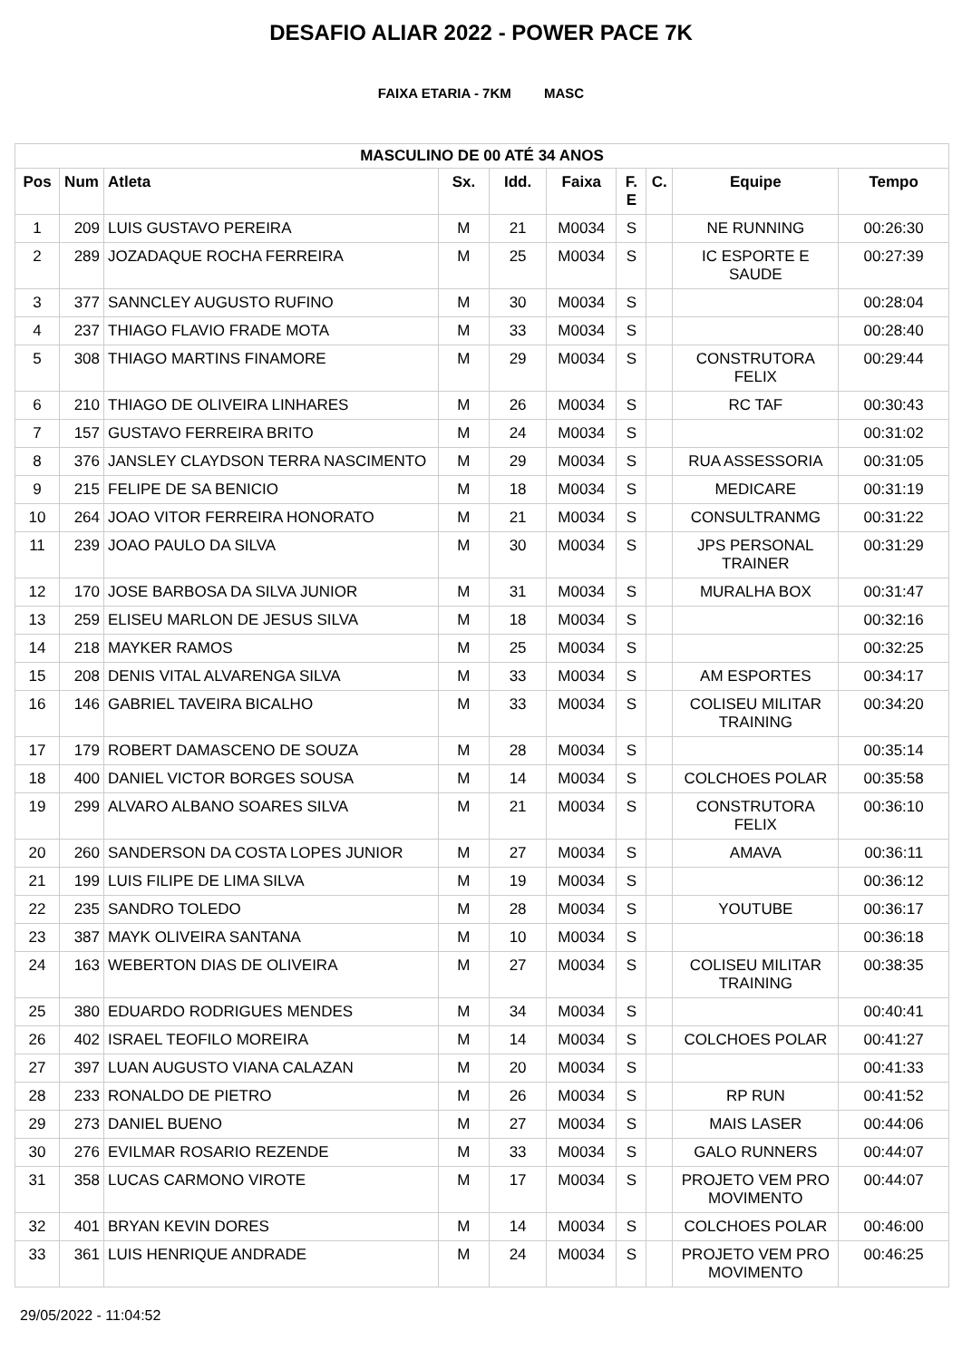DESAFIO ALIAR 2022 - POWER PACE 7K
FAIXA ETARIA - 7KM MASC
| MASCULINO DE 00 ATÉ 34 ANOS | | | | | | | | | |
| --- | --- | --- | --- | --- | --- | --- | --- | --- | --- |
| Pos | Num | Atleta | Sx. | Idd. | Faixa | F. E | C. | Equipe | Tempo |
| 1 | 209 | LUIS GUSTAVO PEREIRA | M | 21 | M0034 | S | | NE RUNNING | 00:26:30 |
| 2 | 289 | JOZADAQUE ROCHA FERREIRA | M | 25 | M0034 | S | | IC ESPORTE E SAUDE | 00:27:39 |
| 3 | 377 | SANNCLEY AUGUSTO RUFINO | M | 30 | M0034 | S | | | 00:28:04 |
| 4 | 237 | THIAGO FLAVIO FRADE MOTA | M | 33 | M0034 | S | | | 00:28:40 |
| 5 | 308 | THIAGO MARTINS FINAMORE | M | 29 | M0034 | S | | CONSTRUTORA FELIX | 00:29:44 |
| 6 | 210 | THIAGO DE OLIVEIRA LINHARES | M | 26 | M0034 | S | | RC TAF | 00:30:43 |
| 7 | 157 | GUSTAVO FERREIRA BRITO | M | 24 | M0034 | S | | | 00:31:02 |
| 8 | 376 | JANSLEY CLAYDSON TERRA NASCIMENTO | M | 29 | M0034 | S | | RUA ASSESSORIA | 00:31:05 |
| 9 | 215 | FELIPE DE SA BENICIO | M | 18 | M0034 | S | | MEDICARE | 00:31:19 |
| 10 | 264 | JOAO VITOR FERREIRA HONORATO | M | 21 | M0034 | S | | CONSULTRANMG | 00:31:22 |
| 11 | 239 | JOAO PAULO DA SILVA | M | 30 | M0034 | S | | JPS PERSONAL TRAINER | 00:31:29 |
| 12 | 170 | JOSE BARBOSA DA SILVA JUNIOR | M | 31 | M0034 | S | | MURALHA BOX | 00:31:47 |
| 13 | 259 | ELISEU MARLON DE JESUS SILVA | M | 18 | M0034 | S | | | 00:32:16 |
| 14 | 218 | MAYKER RAMOS | M | 25 | M0034 | S | | | 00:32:25 |
| 15 | 208 | DENIS VITAL ALVARENGA SILVA | M | 33 | M0034 | S | | AM ESPORTES | 00:34:17 |
| 16 | 146 | GABRIEL TAVEIRA BICALHO | M | 33 | M0034 | S | | COLISEU MILITAR TRAINING | 00:34:20 |
| 17 | 179 | ROBERT DAMASCENO DE SOUZA | M | 28 | M0034 | S | | | 00:35:14 |
| 18 | 400 | DANIEL VICTOR BORGES SOUSA | M | 14 | M0034 | S | | COLCHOES POLAR | 00:35:58 |
| 19 | 299 | ALVARO ALBANO SOARES SILVA | M | 21 | M0034 | S | | CONSTRUTORA FELIX | 00:36:10 |
| 20 | 260 | SANDERSON DA COSTA LOPES JUNIOR | M | 27 | M0034 | S | | AMAVA | 00:36:11 |
| 21 | 199 | LUIS FILIPE DE LIMA SILVA | M | 19 | M0034 | S | | | 00:36:12 |
| 22 | 235 | SANDRO TOLEDO | M | 28 | M0034 | S | | YOUTUBE | 00:36:17 |
| 23 | 387 | MAYK OLIVEIRA SANTANA | M | 10 | M0034 | S | | | 00:36:18 |
| 24 | 163 | WEBERTON DIAS DE OLIVEIRA | M | 27 | M0034 | S | | COLISEU MILITAR TRAINING | 00:38:35 |
| 25 | 380 | EDUARDO RODRIGUES MENDES | M | 34 | M0034 | S | | | 00:40:41 |
| 26 | 402 | ISRAEL TEOFILO MOREIRA | M | 14 | M0034 | S | | COLCHOES POLAR | 00:41:27 |
| 27 | 397 | LUAN AUGUSTO VIANA CALAZAN | M | 20 | M0034 | S | | | 00:41:33 |
| 28 | 233 | RONALDO DE PIETRO | M | 26 | M0034 | S | | RP RUN | 00:41:52 |
| 29 | 273 | DANIEL BUENO | M | 27 | M0034 | S | | MAIS LASER | 00:44:06 |
| 30 | 276 | EVILMAR ROSARIO REZENDE | M | 33 | M0034 | S | | GALO RUNNERS | 00:44:07 |
| 31 | 358 | LUCAS CARMONO VIROTE | M | 17 | M0034 | S | | PROJETO VEM PRO MOVIMENTO | 00:44:07 |
| 32 | 401 | BRYAN KEVIN DORES | M | 14 | M0034 | S | | COLCHOES POLAR | 00:46:00 |
| 33 | 361 | LUIS HENRIQUE ANDRADE | M | 24 | M0034 | S | | PROJETO VEM PRO MOVIMENTO | 00:46:25 |
29/05/2022 - 11:04:52